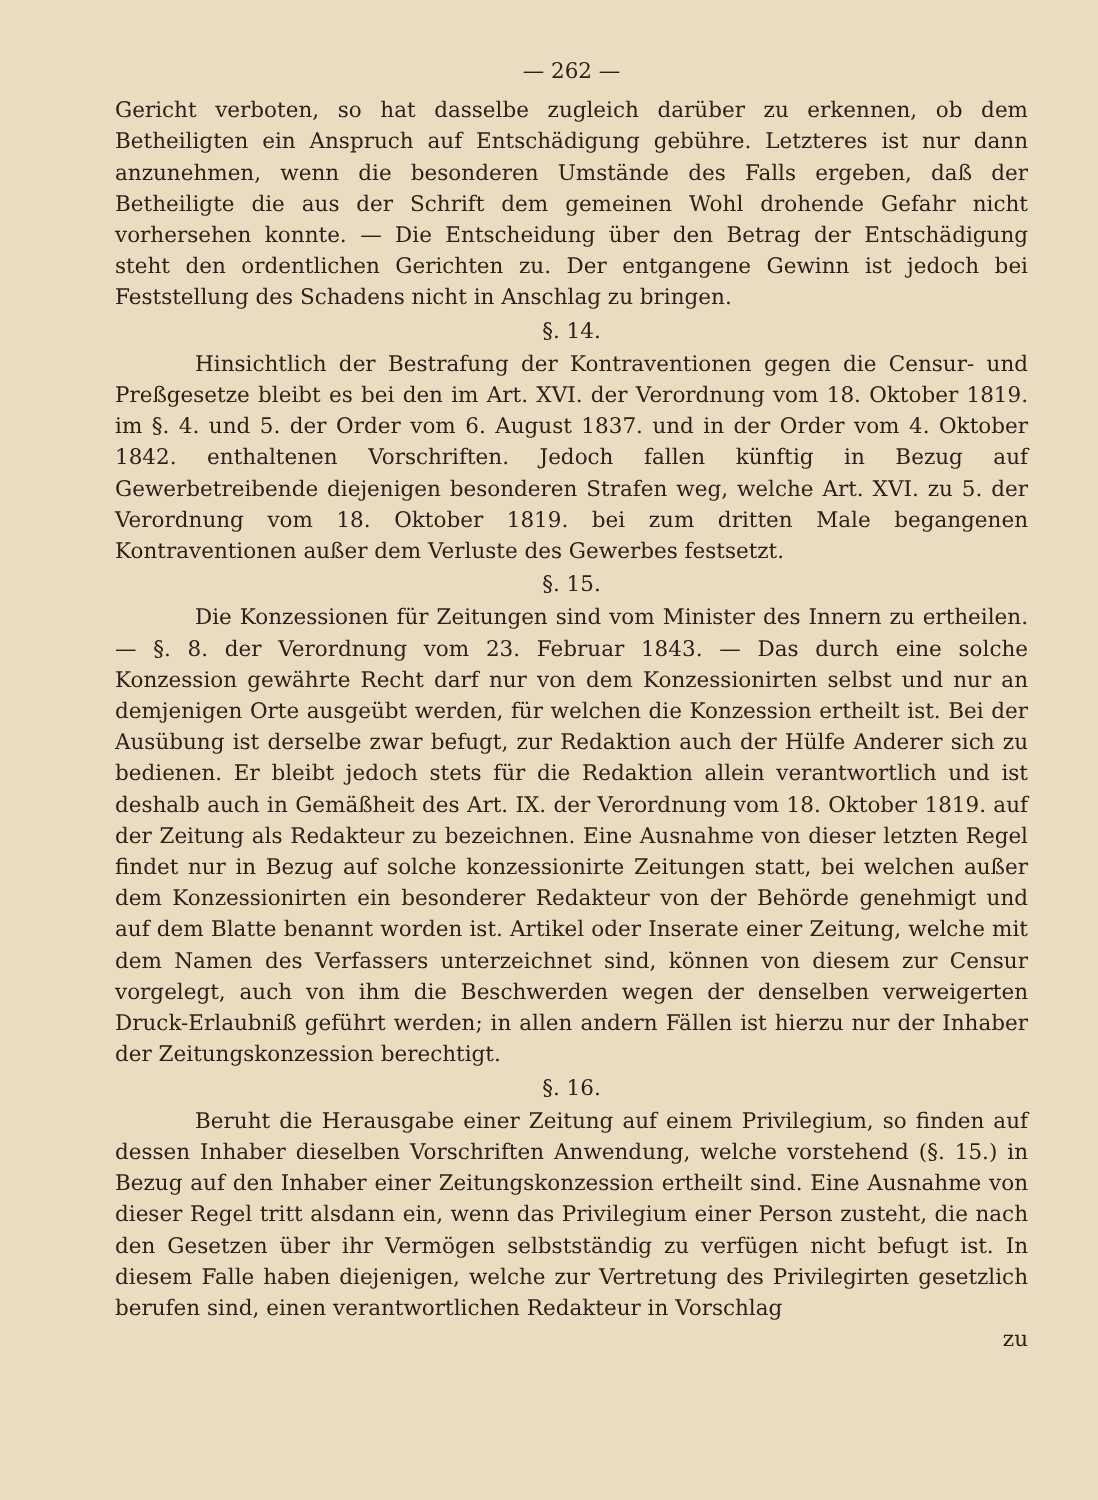— 262 —
Gericht verboten, so hat dasselbe zugleich darüber zu erkennen, ob dem Betheiligten ein Anspruch auf Entschädigung gebühre. Letzteres ist nur dann anzunehmen, wenn die besonderen Umstände des Falls ergeben, daß der Betheiligte die aus der Schrift dem gemeinen Wohl drohende Gefahr nicht vorhersehen konnte. — Die Entscheidung über den Betrag der Entschädigung steht den ordentlichen Gerichten zu. Der entgangene Gewinn ist jedoch bei Feststellung des Schadens nicht in Anschlag zu bringen.
§. 14.
Hinsichtlich der Bestrafung der Kontraventionen gegen die Censur- und Preßgesetze bleibt es bei den im Art. XVI. der Verordnung vom 18. Oktober 1819. im §. 4. und 5. der Order vom 6. August 1837. und in der Order vom 4. Oktober 1842. enthaltenen Vorschriften. Jedoch fallen künftig in Bezug auf Gewerbetreibende diejenigen besonderen Strafen weg, welche Art. XVI. zu 5. der Verordnung vom 18. Oktober 1819. bei zum dritten Male begangenen Kontraventionen außer dem Verluste des Gewerbes festsetzt.
§. 15.
Die Konzessionen für Zeitungen sind vom Minister des Innern zu ertheilen. — §. 8. der Verordnung vom 23. Februar 1843. — Das durch eine solche Konzession gewährte Recht darf nur von dem Konzessionirten selbst und nur an demjenigen Orte ausgeübt werden, für welchen die Konzession ertheilt ist. Bei der Ausübung ist derselbe zwar befugt, zur Redaktion auch der Hülfe Anderer sich zu bedienen. Er bleibt jedoch stets für die Redaktion allein verantwortlich und ist deshalb auch in Gemäßheit des Art. IX. der Verordnung vom 18. Oktober 1819. auf der Zeitung als Redakteur zu bezeichnen. Eine Ausnahme von dieser letzten Regel findet nur in Bezug auf solche konzessionirte Zeitungen statt, bei welchen außer dem Konzessionirten ein besonderer Redakteur von der Behörde genehmigt und auf dem Blatte benannt worden ist. Artikel oder Inserate einer Zeitung, welche mit dem Namen des Verfassers unterzeichnet sind, können von diesem zur Censur vorgelegt, auch von ihm die Beschwerden wegen der denselben verweigerten Druck-Erlaubniß geführt werden; in allen andern Fällen ist hierzu nur der Inhaber der Zeitungskonzession berechtigt.
§. 16.
Beruht die Herausgabe einer Zeitung auf einem Privilegium, so finden auf dessen Inhaber dieselben Vorschriften Anwendung, welche vorstehend (§. 15.) in Bezug auf den Inhaber einer Zeitungskonzession ertheilt sind. Eine Ausnahme von dieser Regel tritt alsdann ein, wenn das Privilegium einer Person zusteht, die nach den Gesetzen über ihr Vermögen selbstständig zu verfügen nicht befugt ist. In diesem Falle haben diejenigen, welche zur Vertretung des Privilegirten gesetzlich berufen sind, einen verantwortlichen Redakteur in Vorschlag
zu